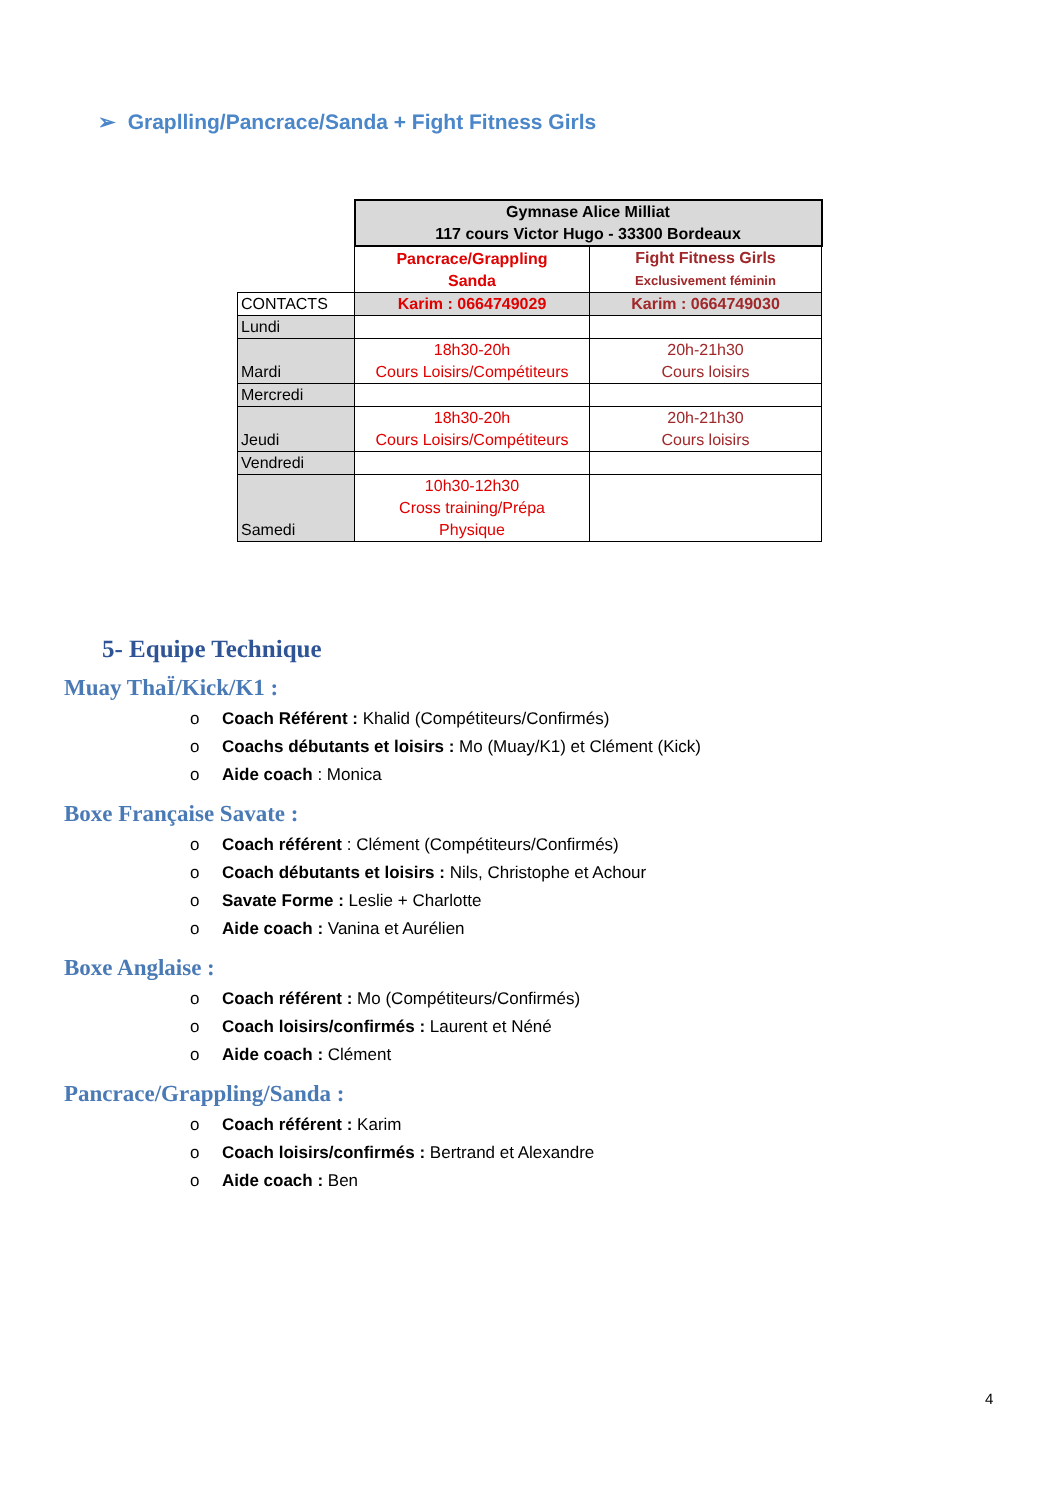➢ Graplling/Pancrace/Sanda + Fight Fitness Girls
| | Gymnase Alice Milliat 117 cours Victor Hugo - 33300 Bordeaux | |
| | Pancrace/Grappling Sanda | Fight Fitness Girls Exclusivement féminin |
| CONTACTS | Karim : 0664749029 | Karim : 0664749030 |
| Lundi | | |
| Mardi | 18h30-20h Cours Loisirs/Compétiteurs | 20h-21h30 Cours loisirs |
| Mercredi | | |
| Jeudi | 18h30-20h Cours Loisirs/Compétiteurs | 20h-21h30 Cours loisirs |
| Vendredi | | |
| Samedi | 10h30-12h30 Cross training/Prépa Physique | |
5- Equipe Technique
Muay ThaÏ/Kick/K1 :
o Coach Référent : Khalid (Compétiteurs/Confirmés)
o Coachs débutants et loisirs : Mo (Muay/K1) et Clément (Kick)
o Aide coach : Monica
Boxe Française Savate :
o Coach référent : Clément (Compétiteurs/Confirmés)
o Coach débutants et loisirs : Nils, Christophe et Achour
o Savate Forme : Leslie + Charlotte
o Aide coach : Vanina et Aurélien
Boxe Anglaise :
o Coach référent : Mo (Compétiteurs/Confirmés)
o Coach loisirs/confirmés : Laurent et Néné
o Aide coach : Clément
Pancrace/Grappling/Sanda :
o Coach référent : Karim
o Coach loisirs/confirmés : Bertrand et Alexandre
o Aide coach : Ben
4